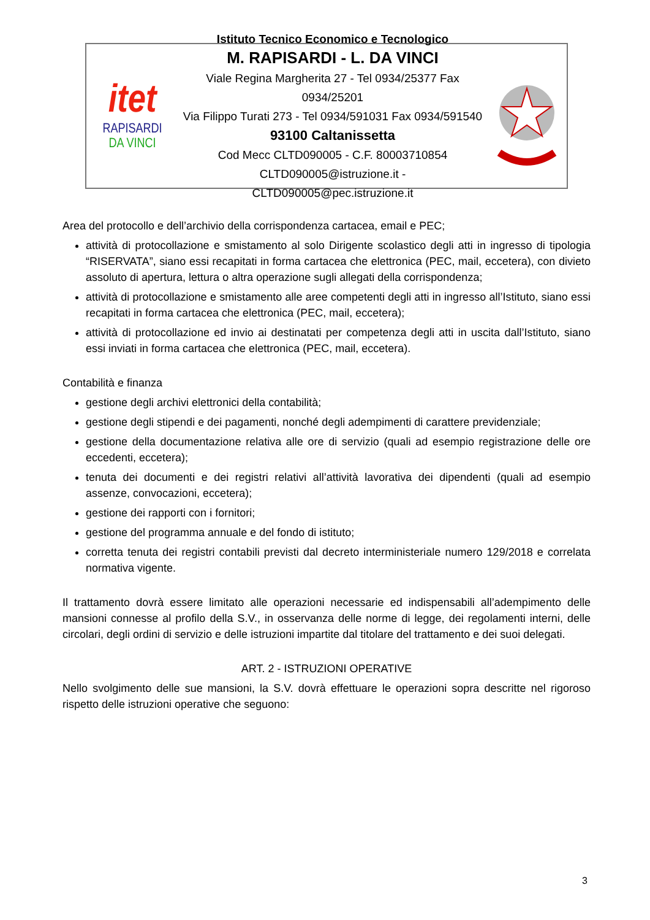itet
RAPISARDI
DA VINCI
Istituto Tecnico Economico e Tecnologico
M. RAPISARDI - L. DA VINCI
Viale Regina Margherita 27 - Tel 0934/25377 Fax 0934/25201
Via Filippo Turati 273 - Tel 0934/591031 Fax 0934/591540
93100 Caltanissetta
Cod Mecc CLTD090005 - C.F. 80003710854
CLTD090005@istruzione.it - CLTD090005@pec.istruzione.it
Area del protocollo e dell’archivio della corrispondenza cartacea, email e PEC;
attività di protocollazione e smistamento al solo Dirigente scolastico degli atti in ingresso di tipologia “RISERVATA”, siano essi recapitati in forma cartacea che elettronica (PEC, mail, eccetera), con divieto assoluto di apertura, lettura o altra operazione sugli allegati della corrispondenza;
attività di protocollazione e smistamento alle aree competenti degli atti in ingresso all’Istituto, siano essi recapitati in forma cartacea che elettronica (PEC, mail, eccetera);
attività di protocollazione ed invio ai destinatati per competenza degli atti in uscita dall’Istituto, siano essi inviati in forma cartacea che elettronica (PEC, mail, eccetera).
Contabilità e finanza
gestione degli archivi elettronici della contabilità;
gestione degli stipendi e dei pagamenti, nonché degli adempimenti di carattere previdenziale;
gestione della documentazione relativa alle ore di servizio (quali ad esempio registrazione delle ore eccedenti, eccetera);
tenuta dei documenti e dei registri relativi all’attività lavorativa dei dipendenti (quali ad esempio assenze, convocazioni, eccetera);
gestione dei rapporti con i fornitori;
gestione del programma annuale e del fondo di istituto;
corretta tenuta dei registri contabili previsti dal decreto interministeriale numero 129/2018 e correlata normativa vigente.
Il trattamento dovrà essere limitato alle operazioni necessarie ed indispensabili all’adempimento delle mansioni connesse al profilo della S.V., in osservanza delle norme di legge, dei regolamenti interni, delle circolari, degli ordini di servizio e delle istruzioni impartite dal titolare del trattamento e dei suoi delegati.
ART. 2 - ISTRUZIONI OPERATIVE
Nello svolgimento delle sue mansioni, la S.V. dovrà effettuare le operazioni sopra descritte nel rigoroso rispetto delle istruzioni operative che seguono:
3